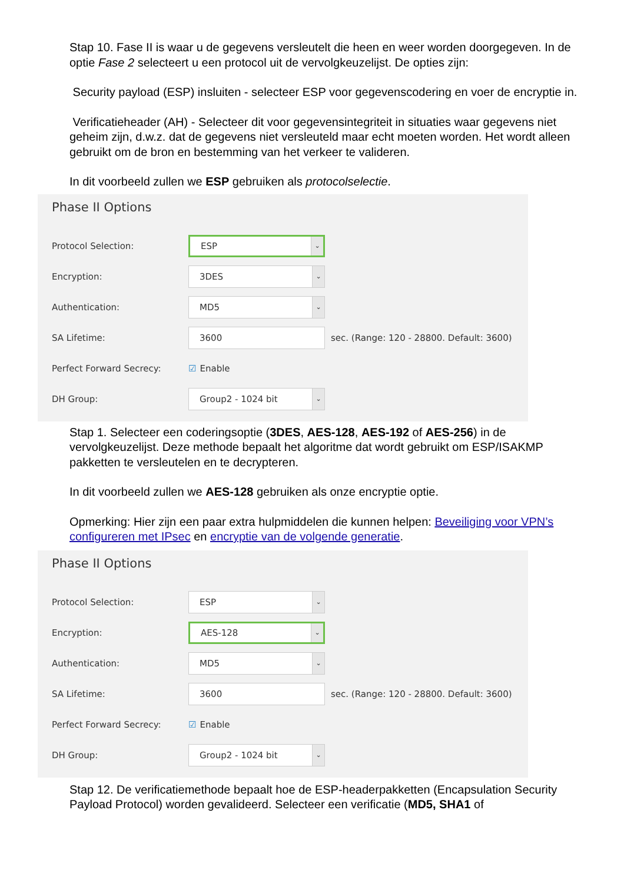Stap 10. Fase II is waar u de gegevens versleutelt die heen en weer worden doorgegeven. In de optie Fase 2 selecteert u een protocol uit de vervolgkeuzelijst. De opties zijn:
Security payload (ESP) insluiten - selecteer ESP voor gegevenscodering en voer de encryptie in.
Verificatieheader (AH) - Selecteer dit voor gegevensintegriteit in situaties waar gegevens niet geheim zijn, d.w.z. dat de gegevens niet versleuteld maar echt moeten worden. Het wordt alleen gebruikt om de bron en bestemming van het verkeer te valideren.
In dit voorbeeld zullen we ESP gebruiken als protocolselectie.
Phase II Options
Protocol Selection:
ESP ⌄
Encryption:
3DES ⌄
Authentication:
MD5 ⌄
SA Lifetime:
3600
sec. (Range: 120 - 28800. Default: 3600)
Perfect Forward Secrecy: ☑ Enable
DH Group:
Group2 - 1024 bit ⌄
Stap 1. Selecteer een coderingsoptie (3DES, AES-128, AES-192 of AES-256) in de vervolgkeuzelijst. Deze methode bepaalt het algoritme dat wordt gebruikt om ESP/ISAKMP pakketten te versleutelen en te decrypteren.
In dit voorbeeld zullen we AES-128 gebruiken als onze encryptie optie.
Opmerking: Hier zijn een paar extra hulpmiddelen die kunnen helpen: Beveiliging voor VPN’s configureren met IPsec en encryptie van de volgende generatie.
Phase II Options
Protocol Selection:
ESP ⌄
Encryption:
AES-128 ⌄
Authentication:
MD5 ⌄
SA Lifetime:
3600
sec. (Range: 120 - 28800. Default: 3600)
Perfect Forward Secrecy: ☑ Enable
DH Group:
Group2 - 1024 bit ⌄
Stap 12. De verificatiemethode bepaalt hoe de ESP-headerpakketten (Encapsulation Security Payload Protocol) worden gevalideerd. Selecteer een verificatie (MD5, SHA1 of